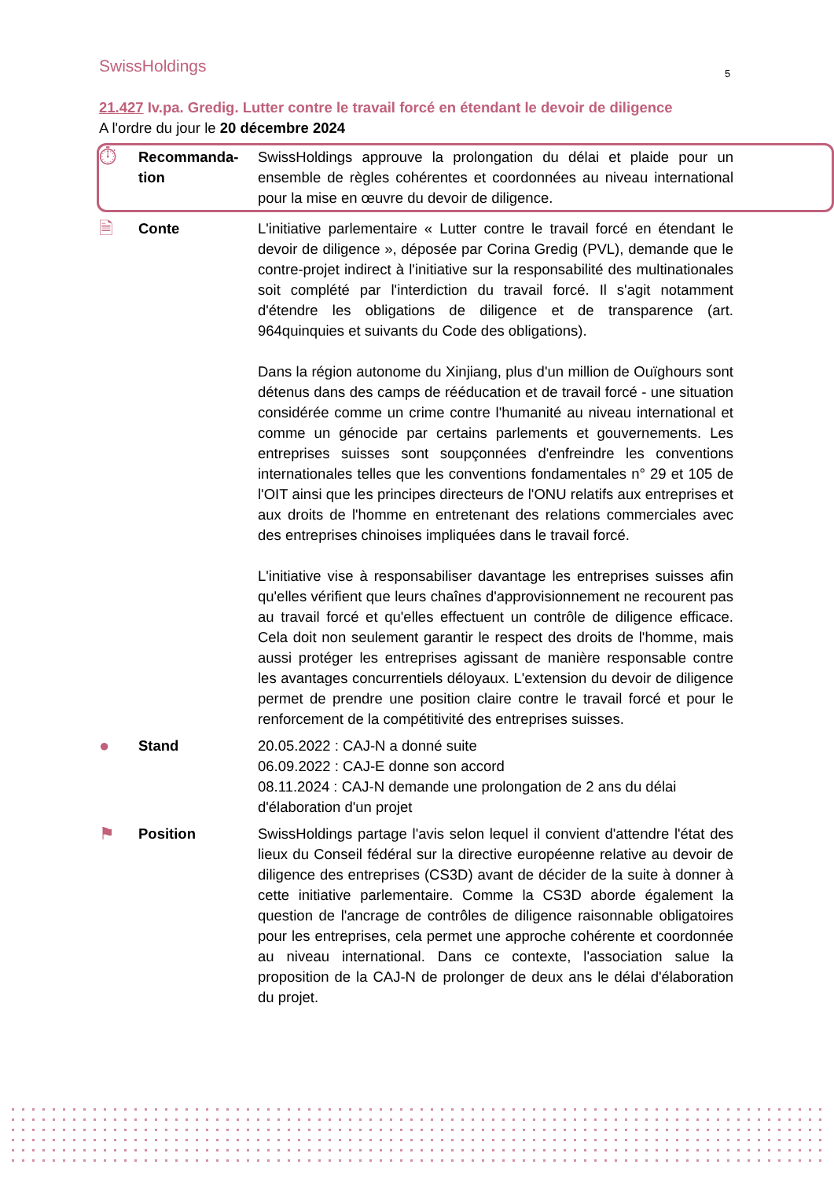SwissHoldings 5
21.427 Iv.pa. Gredig. Lutter contre le travail forcé en étendant le devoir de diligence
A l'ordre du jour le 20 décembre 2024
⏱
Recommanda-tion
SwissHoldings approuve la prolongation du délai et plaide pour un ensemble de règles cohérentes et coordonnées au niveau international pour la mise en œuvre du devoir de diligence.
🗎
Conte L'initiative parlementaire « Lutter contre le travail forcé en étendant le devoir de diligence », déposée par Corina Gredig (PVL), demande que le contre-projet indirect à l'initiative sur la responsabilité des multinationales soit complété par l'interdiction du travail forcé. Il s'agit notamment d'étendre les obligations de diligence et de transparence (art. 964quinquies et suivants du Code des obligations).
Dans la région autonome du Xinjiang, plus d'un million de Ouïghours sont détenus dans des camps de rééducation et de travail forcé - une situation considérée comme un crime contre l'humanité au niveau international et comme un génocide par certains parlements et gouvernements. Les entreprises suisses sont soupçonnées d'enfreindre les conventions internationales telles que les conventions fondamentales n° 29 et 105 de l'OIT ainsi que les principes directeurs de l'ONU relatifs aux entreprises et aux droits de l'homme en entretenant des relations commerciales avec des entreprises chinoises impliquées dans le travail forcé.
L'initiative vise à responsabiliser davantage les entreprises suisses afin qu'elles vérifient que leurs chaînes d'approvisionnement ne recourent pas au travail forcé et qu'elles effectuent un contrôle de diligence efficace. Cela doit non seulement garantir le respect des droits de l'homme, mais aussi protéger les entreprises agissant de manière responsable contre les avantages concurrentiels déloyaux. L'extension du devoir de diligence permet de prendre une position claire contre le travail forcé et pour le renforcement de la compétitivité des entreprises suisses.
●
Stand 20.05.2022 : CAJ-N a donné suite
06.09.2022 : CAJ-E donne son accord
08.11.2024 : CAJ-N demande une prolongation de 2 ans du délai d'élaboration d'un projet
⚑
Position SwissHoldings partage l'avis selon lequel il convient d'attendre l'état des lieux du Conseil fédéral sur la directive européenne relative au devoir de diligence des entreprises (CS3D) avant de décider de la suite à donner à cette initiative parlementaire. Comme la CS3D aborde également la question de l'ancrage de contrôles de diligence raisonnable obligatoires pour les entreprises, cela permet une approche cohérente et coordonnée au niveau international. Dans ce contexte, l'association salue la proposition de la CAJ-N de prolonger de deux ans le délai d'élaboration du projet.